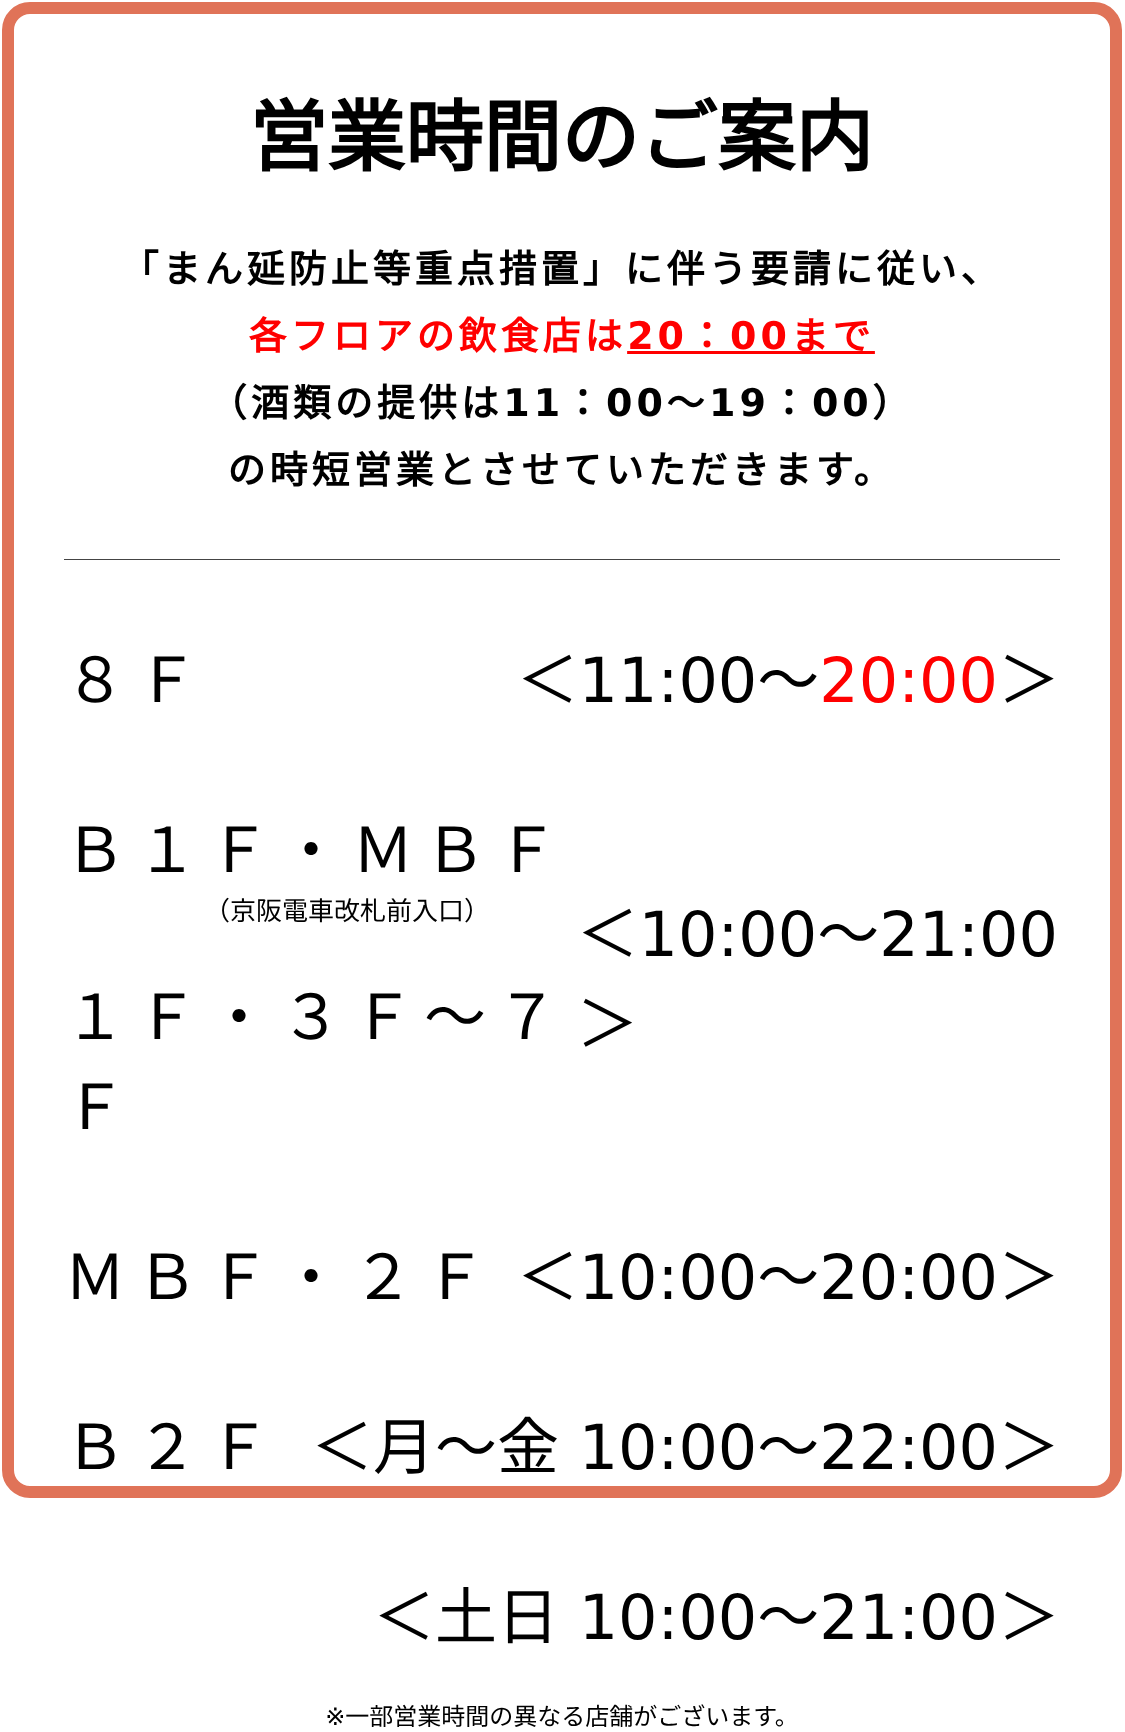営業時間のご案内
「まん延防止等重点措置」に伴う要請に従い、
各フロアの飲食店は20：00まで
（酒類の提供は11：00〜19：00）
の時短営業とさせていただきます。
８Ｆ ＜11:00〜20:00＞
Ｂ１Ｆ・ＭＢＦ
（京阪電車改札前入口）
１Ｆ・３Ｆ〜７Ｆ
＜10:00〜21:00＞
ＭＢＦ・２Ｆ ＜10:00〜20:00＞
Ｂ２Ｆ ＜月〜金 10:00〜22:00＞
＜土日 10:00〜21:00＞
※一部営業時間の異なる店舗がございます。